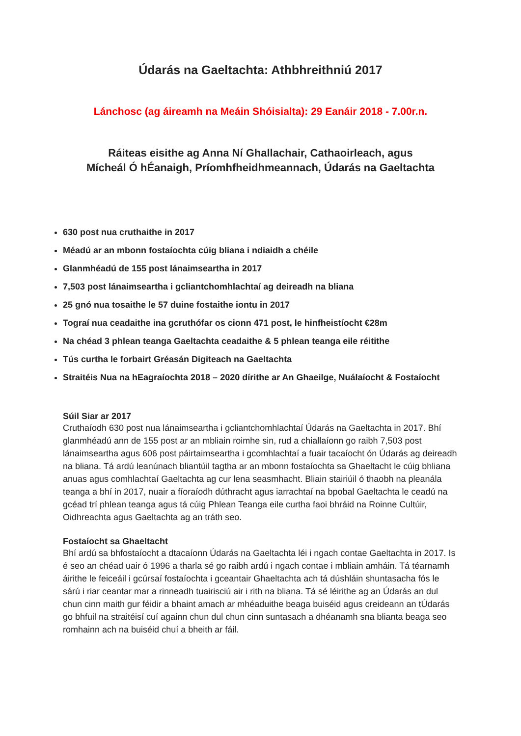Údarás na Gaeltachta: Athbhreithniú 2017
Lánchosc (ag áireamh na Meáin Shóisialta): 29 Eanáir 2018 - 7.00r.n.
Ráiteas eisithe ag Anna Ní Ghallachair, Cathaoirleach, agus
Mícheál Ó hÉanaigh, Príomhfheidhmeannach, Údarás na Gaeltachta
630 post nua cruthaithe in 2017
Méadú ar an mbonn fostaíochta cúig bliana i ndiaidh a chéile
Glanmhéadú de 155 post lánaimseartha in 2017
7,503 post lánaimseartha i gcliantchomhlachtaí ag deireadh na bliana
25 gnó nua tosaithe le 57 duine fostaithe iontu in 2017
Tograí nua ceadaithe ina gcruthófar os cionn 471 post, le hinfheistíocht €28m
Na chéad 3 phlean teanga Gaeltachta ceadaithe & 5 phlean teanga eile réitithe
Tús curtha le forbairt Gréasán Digiteach na Gaeltachta
Straitéis Nua na hEagraíochta 2018 – 2020 dírithe ar An Ghaeilge, Nuálaíocht & Fostaíocht
Súil Siar ar 2017
Cruthaíodh 630 post nua lánaimseartha i gcliantchomhlachtaí Údarás na Gaeltachta in 2017. Bhí glanmhéadú ann de 155 post ar an mbliain roimhe sin, rud a chiallaíonn go raibh 7,503 post lánaimseartha agus 606 post páirtaimseartha i gcomhlachtaí a fuair tacaíocht ón Údarás ag deireadh na bliana. Tá ardú leanúnach bliantúil tagtha ar an mbonn fostaíochta sa Ghaeltacht le cúig bhliana anuas agus comhlachtaí Gaeltachta ag cur lena seasmhacht. Bliain stairiúil ó thaobh na pleanála teanga a bhí in 2017, nuair a fíoraíodh dúthracht agus iarrachtaí na bpobal Gaeltachta le ceadú na gcéad trí phlean teanga agus tá cúig Phlean Teanga eile curtha faoi bhráid na Roinne Cultúir, Oidhreachta agus Gaeltachta ag an tráth seo.
Fostaíocht sa Ghaeltacht
Bhí ardú sa bhfostaíocht a dtacaíonn Údarás na Gaeltachta léi i ngach contae Gaeltachta in 2017. Is é seo an chéad uair ó 1996 a tharla sé go raibh ardú i ngach contae i mbliain amháin. Tá téarnamh áirithe le feiceáil i gcúrsaí fostaíochta i gceantair Ghaeltachta ach tá dúshláin shuntasacha fós le sárú i riar ceantar mar a rinneadh tuairisciú air i rith na bliana. Tá sé léirithe ag an Údarás an dul chun cinn maith gur féidir a bhaint amach ar mhéaduithe beaga buiséid agus creideann an tÚdarás go bhfuil na straitéisí cuí againn chun dul chun cinn suntasach a dhéanamh sna blianta beaga seo romhainn ach na buiséid chuí a bheith ar fáil.